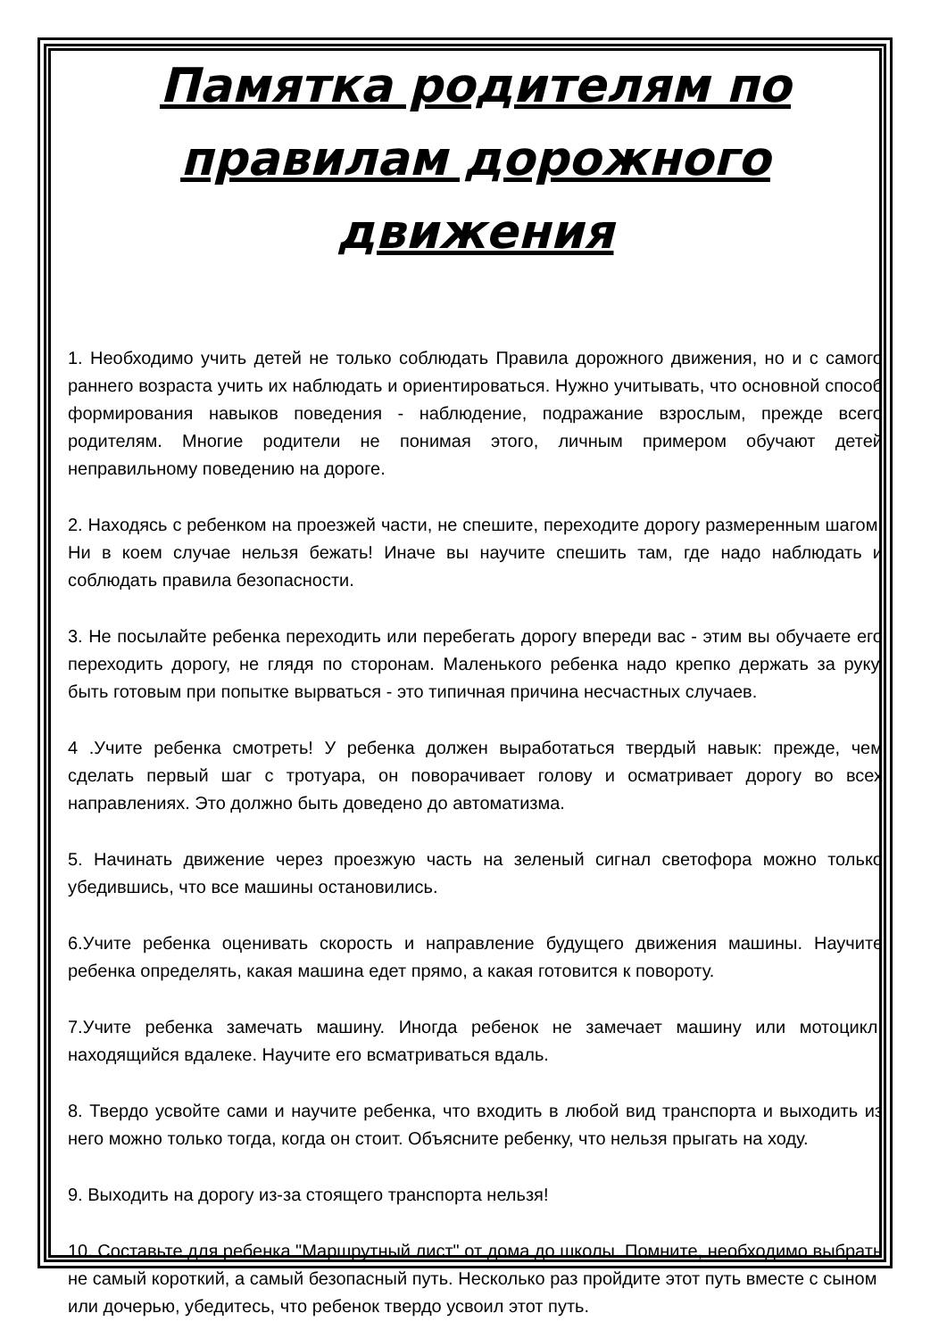Памятка родителям по правилам дорожного движения
1. Необходимо учить детей не только соблюдать Правила дорожного движения, но и с самого раннего возраста учить их наблюдать и ориентироваться. Нужно учитывать, что основной способ формирования навыков поведения - наблюдение, подражание взрослым, прежде всего родителям. Многие родители не понимая этого, личным примером обучают детей неправильному поведению на дороге.
2. Находясь с ребенком на проезжей части, не спешите, переходите дорогу размеренным шагом. Ни в коем случае нельзя бежать! Иначе вы научите спешить там, где надо наблюдать и соблюдать правила безопасности.
3. Не посылайте ребенка переходить или перебегать дорогу впереди вас - этим вы обучаете его переходить дорогу, не глядя по сторонам. Маленького ребенка надо крепко держать за руку, быть готовым при попытке вырваться - это типичная причина несчастных случаев.
4 .Учите ребенка смотреть! У ребенка должен выработаться твердый навык: прежде, чем сделать первый шаг с тротуара, он поворачивает голову и осматривает дорогу во всех направлениях. Это должно быть доведено до автоматизма.
5. Начинать движение через проезжую часть на зеленый сигнал светофора можно только убедившись, что все машины остановились.
6.Учите ребенка оценивать скорость и направление будущего движения машины. Научите ребенка определять, какая машина едет прямо, а какая готовится к повороту.
7.Учите ребенка замечать машину. Иногда ребенок не замечает машину или мотоцикл, находящийся вдалеке. Научите его всматриваться вдаль.
8. Твердо усвойте сами и научите ребенка, что входить в любой вид транспорта и выходить из него можно только тогда, когда он стоит. Объясните ребенку, что нельзя прыгать на ходу.
9. Выходить на дорогу из-за стоящего транспорта нельзя!
10. Составьте для ребенка "Маршрутный лист" от дома до школы. Помните, необходимо выбрать не самый короткий, а самый безопасный путь. Несколько раз пройдите этот путь вместе с сыном или дочерью, убедитесь, что ребенок твердо усвоил этот путь.